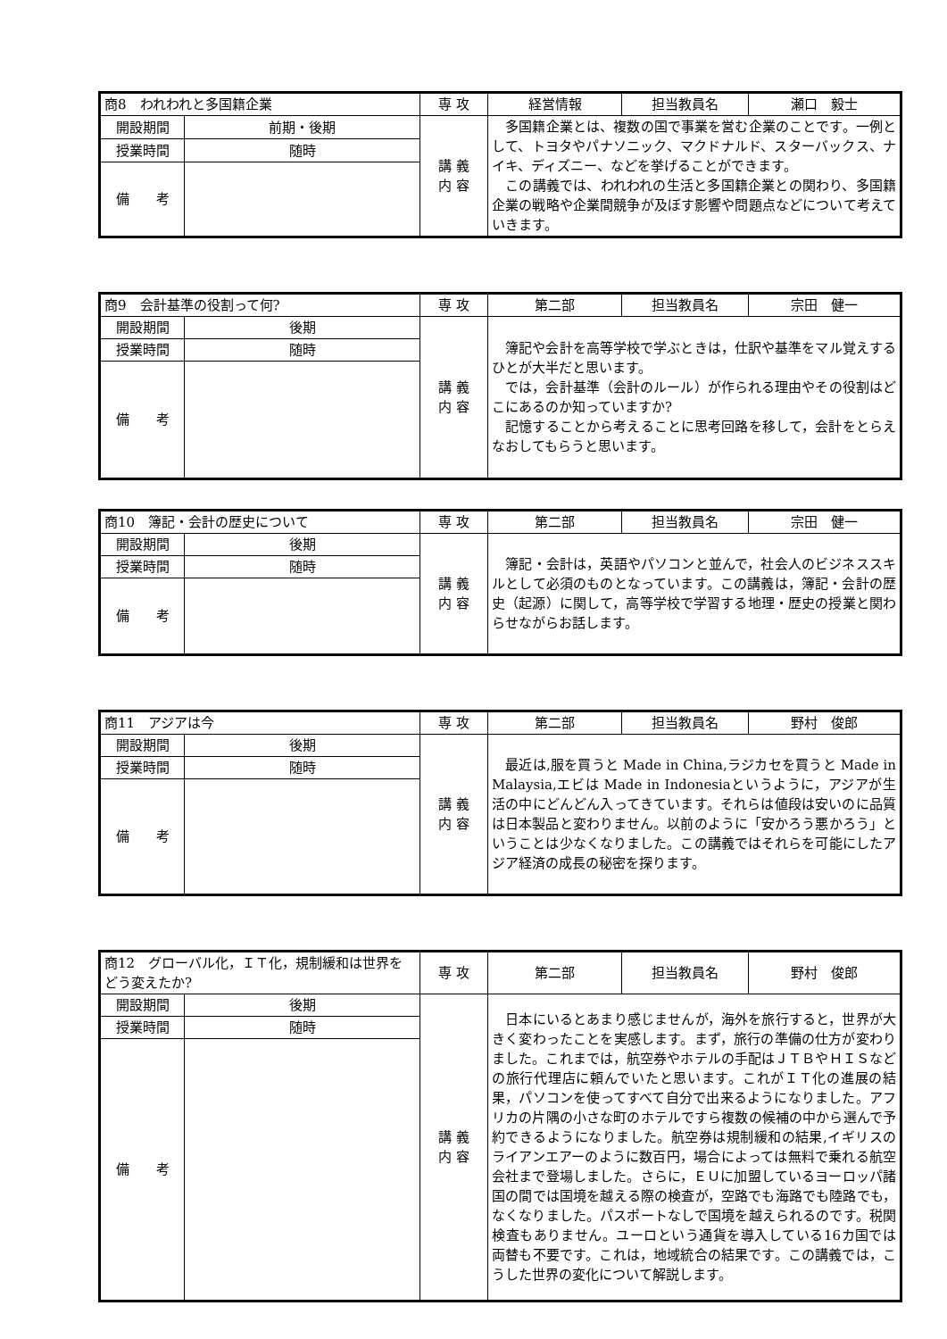| 商8 われわれと多国籍企業 | | 専 攻 | 経営情報 | 担当教員名 | 瀬口 毅士 |
| 開設期間 | 前期・後期 | 講 義 内 容 | 多国籍企業とは、複数の国で事業を営む企業のことです。一例として、トヨタやパナソニック、マクドナルド、スターバックス、ナイキ、ディズニー、などを挙げることができます。 この講義では、われわれの生活と多国籍企業との関わり、多国籍企業の戦略や企業間競争が及ぼす影響や問題点などについて考えていきます。 | | |
| 授業時間 | 随時 | | | | |
| 備 考 | | | | | |
| 商9 会計基準の役割って何? | | 専 攻 | 第二部 | 担当教員名 | 宗田 健一 |
| 開設期間 | 後期 | 講 義 内 容 | 簿記や会計を高等学校で学ぶときは，仕訳や基準をマル覚えするひとが大半だと思います。 では，会計基準（会計のルール）が作られる理由やその役割はどこにあるのか知っていますか? 記憶することから考えることに思考回路を移して，会計をとらえなおしてもらうと思います。 | | |
| 授業時間 | 随時 | | | | |
| 備 考 | | | | | |
| 商10 簿記・会計の歴史について | | 専 攻 | 第二部 | 担当教員名 | 宗田 健一 |
| 開設期間 | 後期 | 講 義 内 容 | 簿記・会計は，英語やパソコンと並んで，社会人のビジネススキルとして必須のものとなっています。この講義は，簿記・会計の歴史（起源）に関して，高等学校で学習する地理・歴史の授業と関わらせながらお話します。 | | |
| 授業時間 | 随時 | | | | |
| 備 考 | | | | | |
| 商11 アジアは今 | | 専 攻 | 第二部 | 担当教員名 | 野村 俊郎 |
| 開設期間 | 後期 | 講 義 内 容 | 最近は,服を買うと Made in China,ラジカセを買うと Made in Malaysia,エビは Made in Indonesiaというように，アジアが生活の中にどんどん入ってきています。それらは値段は安いのに品質は日本製品と変わりません。以前のように「安かろう悪かろう」ということは少なくなりました。この講義ではそれらを可能にしたアジア経済の成長の秘密を探ります。 | | |
| 授業時間 | 随時 | | | | |
| 備 考 | | | | | |
| 商12 グローバル化，ＩＴ化，規制緩和は世界をどう変えたか? | | 専 攻 | 第二部 | 担当教員名 | 野村 俊郎 |
| 開設期間 | 後期 | 講 義 内 容 | 日本にいるとあまり感じませんが，海外を旅行すると，世界が大きく変わったことを実感します。まず，旅行の準備の仕方が変わりました。これまでは，航空券やホテルの手配はＪＴＢやＨＩＳなどの旅行代理店に頼んでいたと思います。これがＩＴ化の進展の結果，パソコンを使ってすべて自分で出来るようになりました。アフリカの片隅の小さな町のホテルですら複数の候補の中から選んで予約できるようになりました。航空券は規制緩和の結果,イギリスのライアンエアーのように数百円，場合によっては無料で乗れる航空会社まで登場しました。さらに，ＥＵに加盟しているヨーロッパ諸国の間では国境を越える際の検査が，空路でも海路でも陸路でも，なくなりました。パスポートなしで国境を越えられるのです。税関検査もありません。ユーロという通貨を導入している16カ国では両替も不要です。これは，地域統合の結果です。この講義では，こうした世界の変化について解説します。 | | |
| 授業時間 | 随時 | | | | |
| 備 考 | | | | | |